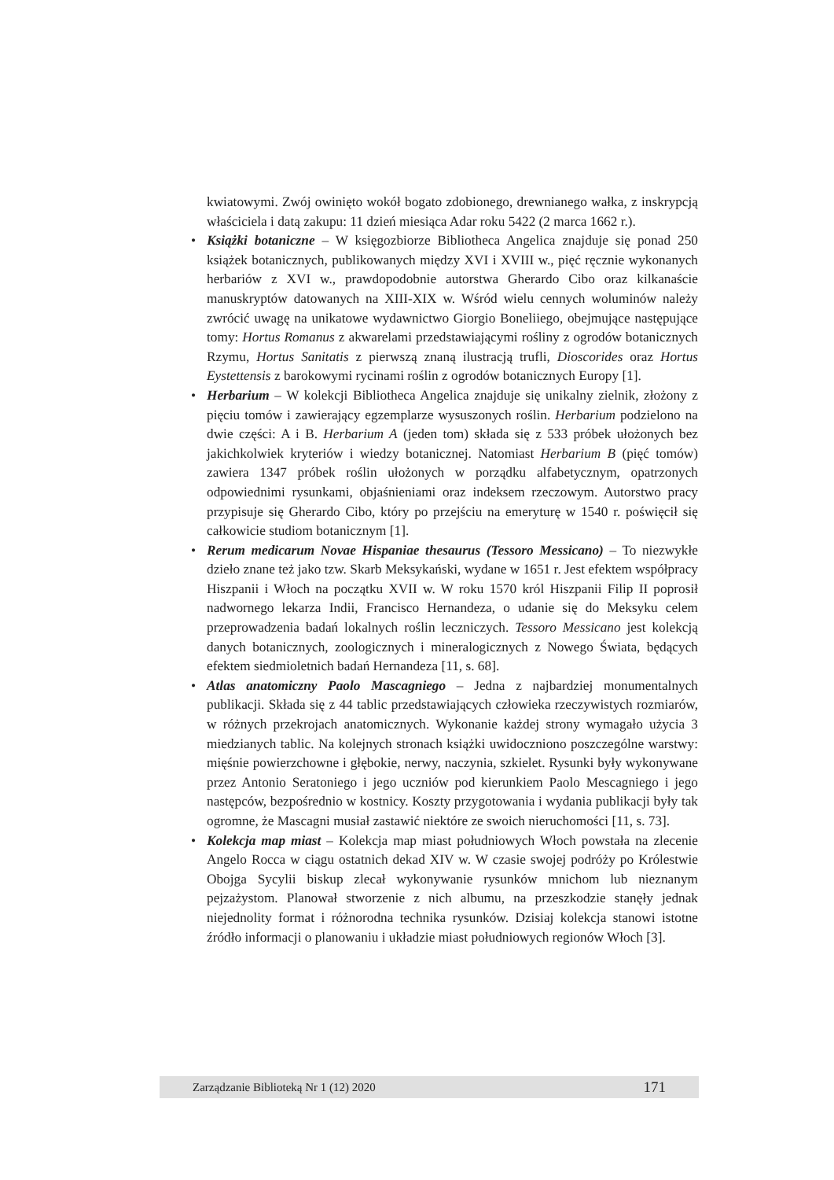kwiatowymi. Zwój owinięto wokół bogato zdobionego, drewnianego wałka, z inskrypcją właściciela i datą zakupu: 11 dzień miesiąca Adar roku 5422 (2 marca 1662 r.).
• Książki botaniczne – W księgozbiorze Bibliotheca Angelica znajduje się ponad 250 książek botanicznych, publikowanych między XVI i XVIII w., pięć ręcznie wykonanych herbariów z XVI w., prawdopodobnie autorstwa Gherardo Cibo oraz kilkanaście manuskryptów datowanych na XIII-XIX w. Wśród wielu cennych woluminów należy zwrócić uwagę na unikatowe wydawnictwo Giorgio Boneliiego, obejmujące następujące tomy: Hortus Romanus z akwarelami przedstawiającymi rośliny z ogrodów botanicznych Rzymu, Hortus Sanitatis z pierwszą znaną ilustracją trufli, Dioscorides oraz Hortus Eystettensis z barokowymi rycinami roślin z ogrodów botanicznych Europy [1].
• Herbarium – W kolekcji Bibliotheca Angelica znajduje się unikalny zielnik, złożony z pięciu tomów i zawierający egzemplarze wysuszonych roślin. Herbarium podzielono na dwie części: A i B. Herbarium A (jeden tom) składa się z 533 próbek ułożonych bez jakichkolwiek kryteriów i wiedzy botanicznej. Natomiast Herbarium B (pięć tomów) zawiera 1347 próbek roślin ułożonych w porządku alfabetycznym, opatrzonych odpowiednimi rysunkami, objaśnieniami oraz indeksem rzeczowym. Autorstwo pracy przypisuje się Gherardo Cibo, który po przejściu na emeryturę w 1540 r. poświęcił się całkowicie studiom botanicznym [1].
• Rerum medicarum Novae Hispaniae thesaurus (Tessoro Messicano) – To niezwykłe dzieło znane też jako tzw. Skarb Meksykański, wydane w 1651 r. Jest efektem współpracy Hiszpanii i Włoch na początku XVII w. W roku 1570 król Hiszpanii Filip II poprosił nadwornego lekarza Indii, Francisco Hernandeza, o udanie się do Meksyku celem przeprowadzenia badań lokalnych roślin leczniczych. Tessoro Messicano jest kolekcją danych botanicznych, zoologicznych i mineralogicznych z Nowego Świata, będących efektem siedmioletnich badań Hernandeza [11, s. 68].
• Atlas anatomiczny Paolo Mascagniego – Jedna z najbardziej monumentalnych publikacji. Składa się z 44 tablic przedstawiających człowieka rzeczywistych rozmiarów, w różnych przekrojach anatomicznych. Wykonanie każdej strony wymagało użycia 3 miedzianych tablic. Na kolejnych stronach książki uwidoczniono poszczególne warstwy: mięśnie powierzchowne i głębokie, nerwy, naczynia, szkielet. Rysunki były wykonywane przez Antonio Seratoniego i jego uczniów pod kierunkiem Paolo Mescagniego i jego następców, bezpośrednio w kostnicy. Koszty przygotowania i wydania publikacji były tak ogromne, że Mascagni musiał zastawić niektóre ze swoich nieruchomości [11, s. 73].
• Kolekcja map miast – Kolekcja map miast południowych Włoch powstała na zlecenie Angelo Rocca w ciągu ostatnich dekad XIV w. W czasie swojej podróży po Królestwie Obojga Sycylii biskup zlecał wykonywanie rysunków mnichom lub nieznanym pejzażystom. Planował stworzenie z nich albumu, na przeszkodzie stanęły jednak niejednolity format i różnorodna technika rysunków. Dzisiaj kolekcja stanowi istotne źródło informacji o planowaniu i układzie miast południowych regionów Włoch [3].
Zarządzanie Biblioteką Nr 1 (12) 2020 171